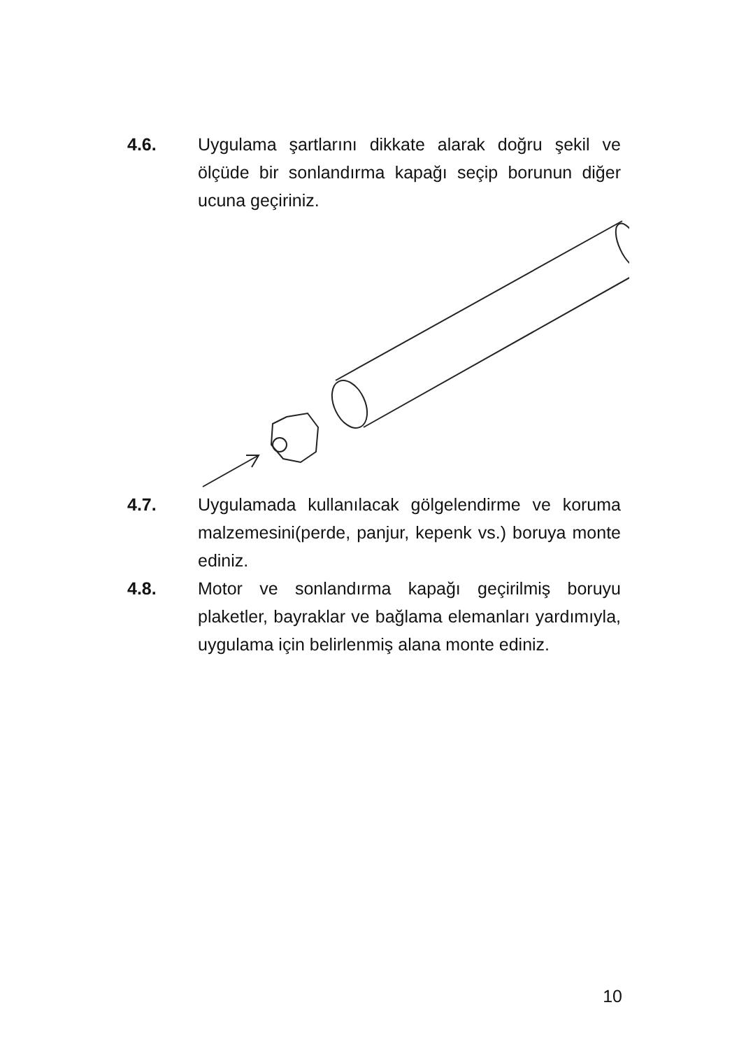4.6. Uygulama şartlarını dikkate alarak doğru şekil ve ölçüde bir sonlandırma kapağı seçip borunun diğer ucuna geçiriniz.
4.7. Uygulamada kullanılacak gölgelendirme ve koruma malzemesini(perde, panjur, kepenk vs.) boruya monte ediniz.
4.8. Motor ve sonlandırma kapağı geçirilmiş boruyu plaketler, bayraklar ve bağlama elemanları yardımıyla, uygulama için belirlenmiş alana monte ediniz.
10